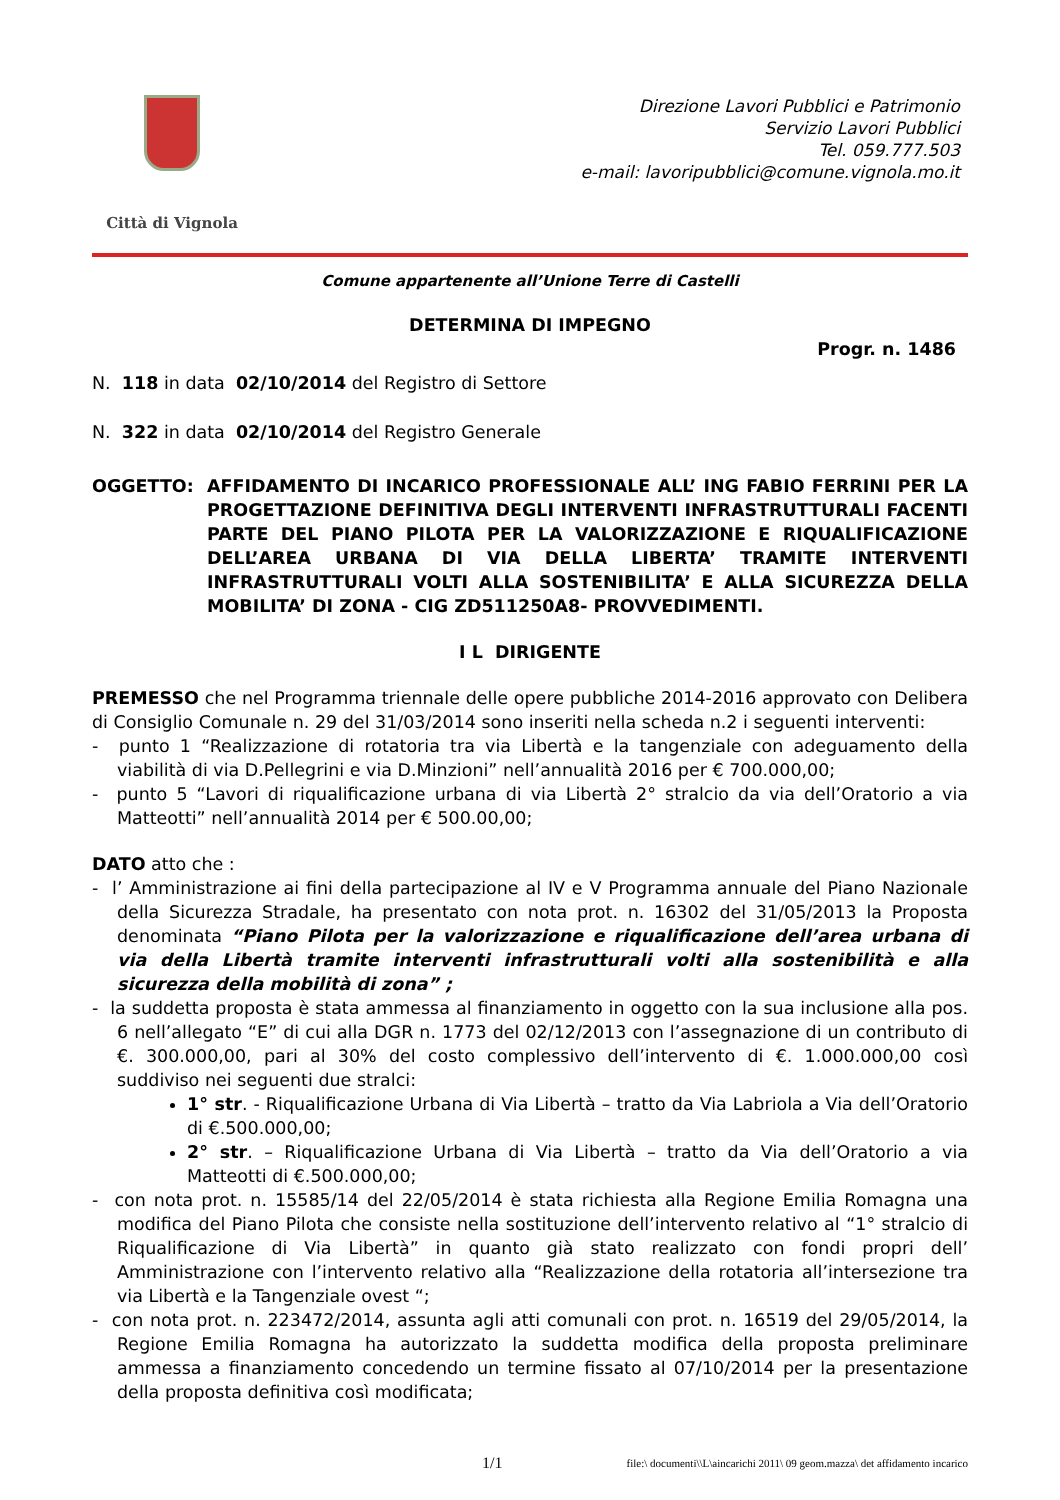Città di Vignola
Direzione Lavori Pubblici e Patrimonio
Servizio Lavori Pubblici
Tel. 059.777.503
e-mail: lavoripubblici@comune.vignola.mo.it
Comune appartenente all’Unione Terre di Castelli
DETERMINA DI IMPEGNO
Progr. n. 1486
N. 118 in data 02/10/2014 del Registro di Settore
N. 322 in data 02/10/2014 del Registro Generale
OGGETTO: AFFIDAMENTO DI INCARICO PROFESSIONALE ALL’ ING FABIO FERRINI PER LA PROGETTAZIONE DEFINITIVA DEGLI INTERVENTI INFRASTRUTTURALI FACENTI PARTE DEL PIANO PILOTA PER LA VALORIZZAZIONE E RIQUALIFICAZIONE DELL’AREA URBANA DI VIA DELLA LIBERTA’ TRAMITE INTERVENTI INFRASTRUTTURALI VOLTI ALLA SOSTENIBILITA’ E ALLA SICUREZZA DELLA MOBILITA’ DI ZONA - CIG ZD511250A8- PROVVEDIMENTI.
I L DIRIGENTE
PREMESSO che nel Programma triennale delle opere pubbliche 2014-2016 approvato con Delibera di Consiglio Comunale n. 29 del 31/03/2014 sono inseriti nella scheda n.2 i seguenti interventi:
- punto 1 “Realizzazione di rotatoria tra via Libertà e la tangenziale con adeguamento della viabilità di via D.Pellegrini e via D.Minzioni” nell’annualità 2016 per € 700.000,00;
- punto 5 “Lavori di riqualificazione urbana di via Libertà 2° stralcio da via dell’Oratorio a via Matteotti” nell’annualità 2014 per € 500.00,00;
DATO atto che :
- l’ Amministrazione ai fini della partecipazione al IV e V Programma annuale del Piano Nazionale della Sicurezza Stradale, ha presentato con nota prot. n. 16302 del 31/05/2013 la Proposta denominata “Piano Pilota per la valorizzazione e riqualificazione dell’area urbana di via della Libertà tramite interventi infrastrutturali volti alla sostenibilità e alla sicurezza della mobilità di zona” ;
- la suddetta proposta è stata ammessa al finanziamento in oggetto con la sua inclusione alla pos. 6 nell’allegato “E” di cui alla DGR n. 1773 del 02/12/2013 con l’assegnazione di un contributo di €. 300.000,00, pari al 30% del costo complessivo dell’intervento di €. 1.000.000,00 così suddiviso nei seguenti due stralci:
1° str. - Riqualificazione Urbana di Via Libertà – tratto da Via Labriola a Via dell’Oratorio di €.500.000,00;
2° str. – Riqualificazione Urbana di Via Libertà – tratto da Via dell’Oratorio a via Matteotti di €.500.000,00;
- con nota prot. n. 15585/14 del 22/05/2014 è stata richiesta alla Regione Emilia Romagna una modifica del Piano Pilota che consiste nella sostituzione dell’intervento relativo al “1° stralcio di Riqualificazione di Via Libertà” in quanto già stato realizzato con fondi propri dell’ Amministrazione con l’intervento relativo alla “Realizzazione della rotatoria all’intersezione tra via Libertà e la Tangenziale ovest “;
- con nota prot. n. 223472/2014, assunta agli atti comunali con prot. n. 16519 del 29/05/2014, la Regione Emilia Romagna ha autorizzato la suddetta modifica della proposta preliminare ammessa a finanziamento concedendo un termine fissato al 07/10/2014 per la presentazione della proposta definitiva così modificata;
1/1 file:\ documenti\\L\aincarichi 2011\ 09 geom.mazza\ det affidamento incarico